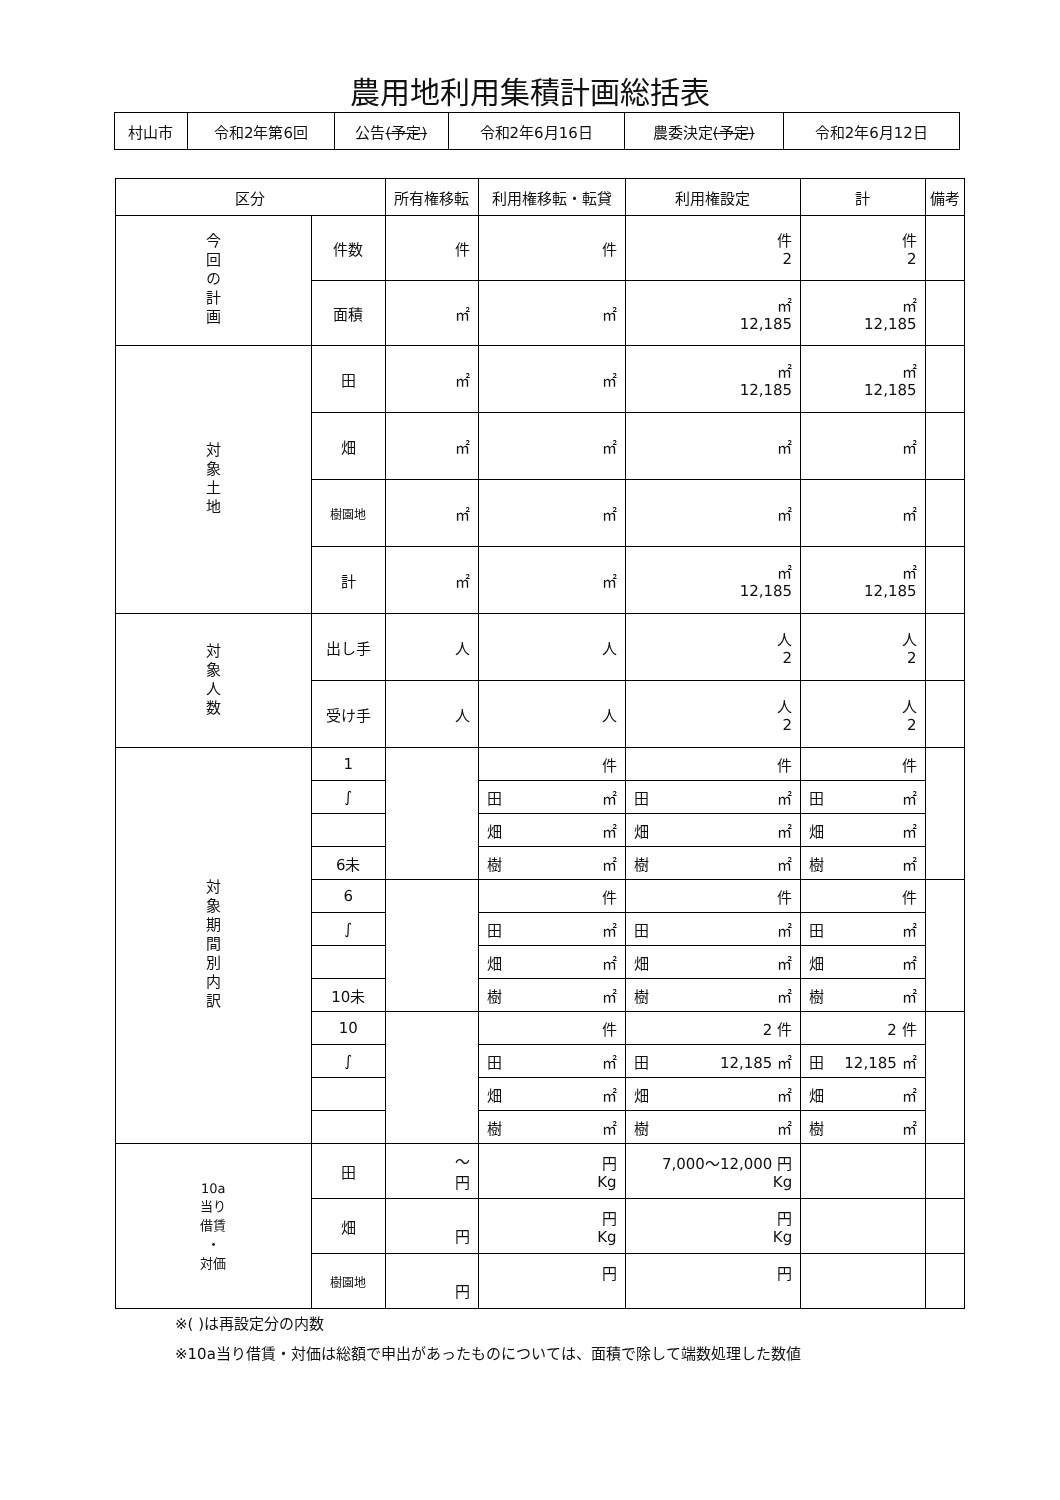農用地利用集積計画総括表
| 村山市 | 令和2年第6回 | 公告 (予定) | 令和2年6月16日 | 農委決定 (予定) | 令和2年6月12日 |
| 区分 | | 所有権移転 | 利用権移転・転貸 | 利用権設定 | 計 | 備考 |
| --- | --- | --- | --- | --- | --- | --- |
| 今回の計画 | 件数 | 件 | 件 | 件 2 | 件 2 | |
| | 面積 | ㎡ | ㎡ | ㎡ 12,185 | ㎡ 12,185 | |
| 対象土地 | 田 | ㎡ | ㎡ | ㎡ 12,185 | ㎡ 12,185 | |
| | 畑 | ㎡ | ㎡ | ㎡ | ㎡ | |
| | 樹園地 | ㎡ | ㎡ | ㎡ | ㎡ | |
| | 計 | ㎡ | ㎡ | ㎡ 12,185 | ㎡ 12,185 | |
| 対象人数 | 出し手 | 人 | 人 | 人 2 | 人 2 | |
| | 受け手 | 人 | 人 | 人 2 | 人 2 | |
| 対象期間別内訳 | 1 | | 件 | 件 | 件 | |
| | ∫ | | 田 ㎡ | 田 ㎡ | 田 ㎡ | |
| | | | 畑 ㎡ | 畑 ㎡ | 畑 ㎡ | |
| | 6未 | | 樹 ㎡ | 樹 ㎡ | 樹 ㎡ | |
| | 6 | | 件 | 件 | 件 | |
| | ∫ | | 田 ㎡ | 田 ㎡ | 田 ㎡ | |
| | | | 畑 ㎡ | 畑 ㎡ | 畑 ㎡ | |
| | 10未 | | 樹 ㎡ | 樹 ㎡ | 樹 ㎡ | |
| | 10 | | 件 | 2 件 | 2 件 | |
| | ∫ | | 田 ㎡ | 田 12,185 ㎡ | 田 12,185 ㎡ | |
| | | | 畑 ㎡ | 畑 ㎡ | 畑 ㎡ | |
| | | | 樹 ㎡ | 樹 ㎡ | 樹 ㎡ | |
| 10a 当り 借賃 ・ 対価 | 田 | ～ 円 | 円 Kg | 7,000～12,000 円 Kg | | |
| | 畑 | 円 | 円 Kg | 円 Kg | | |
| | 樹園地 | 円 | 円 | 円 | | |
※( )は再設定分の内数
※10a当り借賃・対価は総額で申出があったものについては、面積で除して端数処理した数値